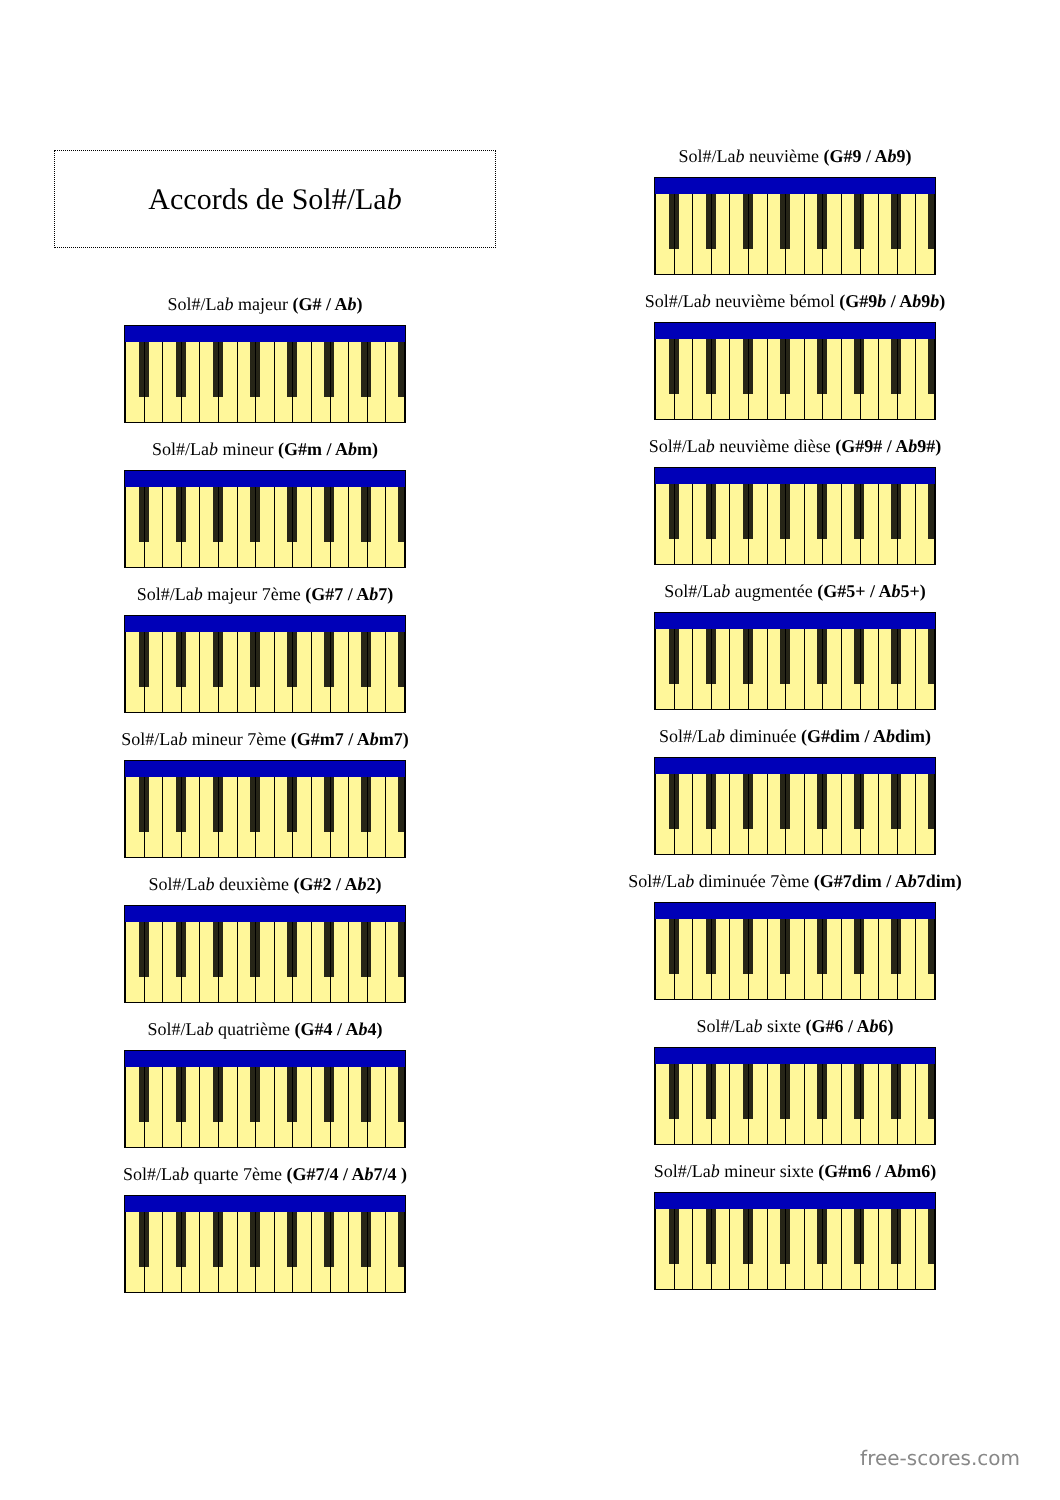Accords de Sol#/La b
Sol#/Lab majeur (G# / Ab)
Sol#/Lab mineur (G#m / Abm)
Sol#/Lab majeur 7ème (G#7 / Ab7)
Sol#/Lab mineur 7ème (G#m7 / Abm7)
Sol#/Lab deuxième (G#2 / Ab2)
Sol#/Lab quatrième (G#4 / Ab4)
Sol#/Lab quarte 7ème (G#7/4 / Ab7/4 )
Sol#/Lab neuvième (G#9 / Ab9)
Sol#/Lab neuvième bémol (G#9b / Ab9b)
Sol#/Lab neuvième dièse (G#9# / Ab9#)
Sol#/Lab augmentée (G#5+ / Ab5+)
Sol#/Lab diminuée (G#dim / Abdim)
Sol#/Lab diminuée 7ème (G#7dim / Ab7dim)
Sol#/Lab sixte (G#6 / Ab6)
Sol#/Lab mineur sixte (G#m6 / Abm6)
free-scores.com